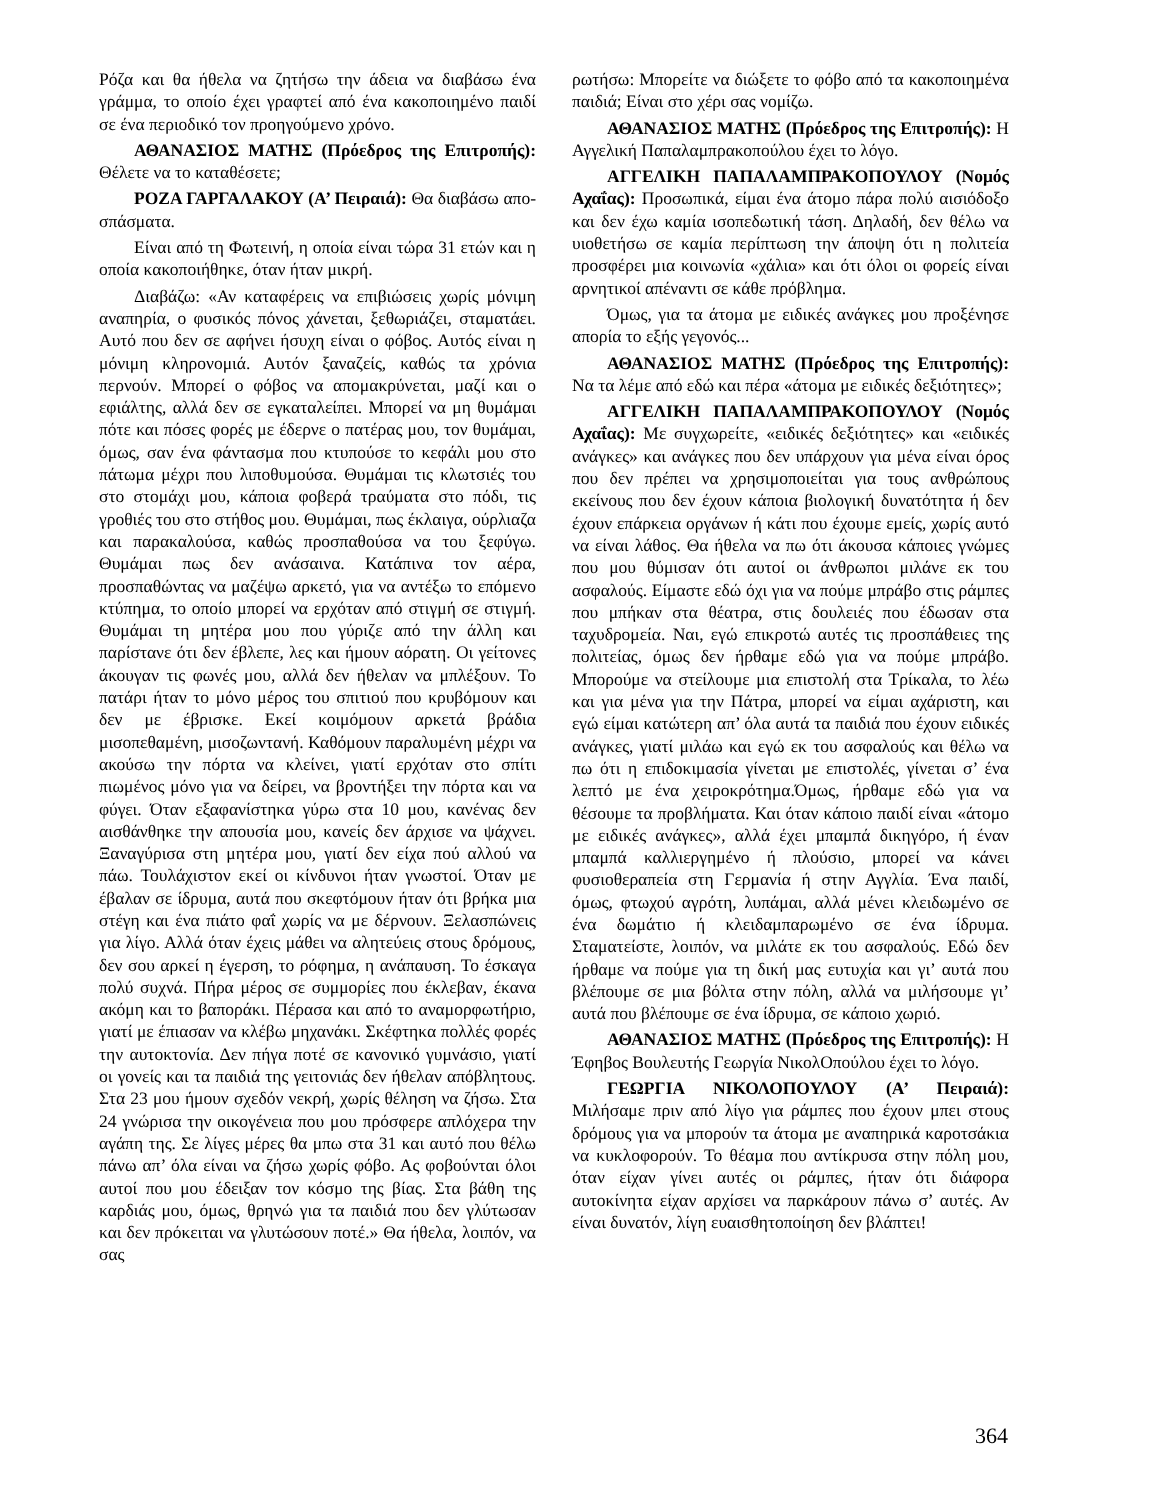Ρόζα και θα ήθελα να ζητήσω την άδεια να διαβάσω ένα γράμμα, το οποίο έχει γραφτεί από ένα κακοποιημένο παιδί σε ένα περιοδικό τον προηγούμενο χρόνο.
ΑΘΑΝΑΣΙΟΣ ΜΑΤΗΣ (Πρόεδρος της Επιτροπής): Θέλετε να το καταθέσετε;
ΡΟΖΑ ΓΑΡΓΑΛΑΚΟΥ (Α’ Πειραιά): Θα διαβάσω απο- σπάσματα.
Είναι από τη Φωτεινή, η οποία είναι τώρα 31 ετών και η οποία κακοποιήθηκε, όταν ήταν μικρή.
Διαβάζω: «Αν καταφέρεις να επιβιώσεις χωρίς μόνιμη αναπηρία, ο φυσικός πόνος χάνεται, ξεθωριάζει, σταματάει. Αυτό που δεν σε αφήνει ήσυχη είναι ο φόβος. Αυτός είναι η μόνιμη κληρονομιά. Αυτόν ξαναζείς, καθώς τα χρόνια περνούν. Μπορεί ο φόβος να απομακρύνεται, μαζί και ο εφιάλτης, αλλά δεν σε εγκαταλείπει. Μπορεί να μη θυμάμαι πότε και πόσες φορές με έδερνε ο πατέρας μου, τον θυμάμαι, όμως, σαν ένα φάντασμα που κτυπούσε το κεφάλι μου στο πάτωμα μέχρι που λιποθυμούσα. Θυμάμαι τις κλωτσιές του στο στομάχι μου, κάποια φοβερά τραύματα στο πόδι, τις γροθιές του στο στήθος μου. Θυμάμαι, πως έκλαιγα, ούρλιαζα και παρακαλούσα, καθώς προσπαθούσα να του ξεφύγω. Θυμάμαι πως δεν ανάσαινα. Κατάπινα τον αέρα, προσπαθώντας να μαζέψω αρκετό, για να αντέξω το επόμενο κτύπημα, το οποίο μπορεί να ερχόταν από στιγμή σε στιγμή. Θυμάμαι τη μητέρα μου που γύριζε από την άλλη και παρίστανε ότι δεν έβλεπε, λες και ήμουν αόρατη. Οι γείτονες άκουγαν τις φωνές μου, αλλά δεν ήθελαν να μπλέξουν. Το πατάρι ήταν το μόνο μέρος του σπιτιού που κρυβόμουν και δεν με έβρισκε. Εκεί κοιμόμουν αρκετά βράδια μισοπεθαμένη, μισοζωντανή. Καθόμουν παραλυμένη μέχρι να ακούσω την πόρτα να κλείνει, γιατί ερχόταν στο σπίτι πιωμένος μόνο για να δείρει, να βροντήξει την πόρτα και να φύγει. Όταν εξαφανίστηκα γύρω στα 10 μου, κανένας δεν αισθάνθηκε την απουσία μου, κανείς δεν άρχισε να ψάχνει. Ξαναγύρισα στη μητέρα μου, γιατί δεν είχα πού αλλού να πάω. Τουλάχιστον εκεί οι κίνδυνοι ήταν γνωστοί. Όταν με έβαλαν σε ίδρυμα, αυτά που σκεφτόμουν ήταν ότι βρήκα μια στέγη και ένα πιάτο φαΐ χωρίς να με δέρνουν. Ξελασπώνεις για λίγο. Αλλά όταν έχεις μάθει να αλητεύεις στους δρόμους, δεν σου αρκεί η έγερση, το ρόφημα, η ανάπαυση. Το έσκαγα πολύ συχνά. Πήρα μέρος σε συμμορίες που έκλεβαν, έκανα ακόμη και το βαποράκι. Πέρασα και από το αναμορφωτήριο, γιατί με έπιασαν να κλέβω μηχανάκι. Σκέφτηκα πολλές φορές την αυτοκτονία. Δεν πήγα ποτέ σε κανονικό γυμνάσιο, γιατί οι γονείς και τα παιδιά της γειτονιάς δεν ήθελαν απόβλητους. Στα 23 μου ήμουν σχεδόν νεκρή, χωρίς θέληση να ζήσω. Στα 24 γνώρισα την οικογένεια που μου πρόσφερε απλόχερα την αγάπη της. Σε λίγες μέρες θα μπω στα 31 και αυτό που θέλω πάνω απ’ όλα είναι να ζήσω χωρίς φόβο. Ας φοβούνται όλοι αυτοί που μου έδειξαν τον κόσμο της βίας. Στα βάθη της καρδιάς μου, όμως, θρηνώ για τα παιδιά που δεν γλύτωσαν και δεν πρόκειται να γλυτώσουν ποτέ.» Θα ήθελα, λοιπόν, να σας
ρωτήσω: Μπορείτε να διώξετε το φόβο από τα κακοποιημένα παιδιά; Είναι στο χέρι σας νομίζω.
ΑΘΑΝΑΣΙΟΣ ΜΑΤΗΣ (Πρόεδρος της Επιτροπής): Η Αγγελική Παπαλαμπρακοπούλου έχει το λόγο.
ΑΓΓΕΛΙΚΗ ΠΑΠΑΛΑΜΠΡΑΚΟΠΟΥΛΟΥ (Νομός Αχαΐας): Προσωπικά, είμαι ένα άτομο πάρα πολύ αισιόδοξο και δεν έχω καμία ισοπεδωτική τάση. Δηλαδή, δεν θέλω να υιοθετήσω σε καμία περίπτωση την άποψη ότι η πολιτεία προσφέρει μια κοινωνία «χάλια» και ότι όλοι οι φορείς είναι αρνητικοί απέναντι σε κάθε πρόβλημα.
Όμως, για τα άτομα με ειδικές ανάγκες μου προξένησε απορία το εξής γεγονός...
ΑΘΑΝΑΣΙΟΣ ΜΑΤΗΣ (Πρόεδρος της Επιτροπής): Να τα λέμε από εδώ και πέρα «άτομα με ειδικές δεξιότητες»;
ΑΓΓΕΛΙΚΗ ΠΑΠΑΛΑΜΠΡΑΚΟΠΟΥΛΟΥ (Νομός Αχαΐας): Με συγχωρείτε, «ειδικές δεξιότητες» και «ειδικές ανάγκες» και ανάγκες που δεν υπάρχουν για μένα είναι όρος που δεν πρέπει να χρησιμοποιείται για τους ανθρώπους εκείνους που δεν έχουν κάποια βιολογική δυνατότητα ή δεν έχουν επάρκεια οργάνων ή κάτι που έχουμε εμείς, χωρίς αυτό να είναι λάθος. Θα ήθελα να πω ότι άκουσα κάποιες γνώμες που μου θύμισαν ότι αυτοί οι άνθρωποι μιλάνε εκ του ασφαλούς. Είμαστε εδώ όχι για να πούμε μπράβο στις ράμπες που μπήκαν στα θέατρα, στις δουλειές που έδωσαν στα ταχυδρομεία. Ναι, εγώ επικροτώ αυτές τις προσπάθειες της πολιτείας, όμως δεν ήρθαμε εδώ για να πούμε μπράβο. Μπορούμε να στείλουμε μια επιστολή στα Τρίκαλα, το λέω και για μένα για την Πάτρα, μπορεί να είμαι αχάριστη, και εγώ είμαι κατώτερη απ’ όλα αυτά τα παιδιά που έχουν ειδικές ανάγκες, γιατί μιλάω και εγώ εκ του ασφαλούς και θέλω να πω ότι η επιδοκιμασία γίνεται με επιστολές, γίνεται σ’ ένα λεπτό με ένα χειροκρότημα.Όμως, ήρθαμε εδώ για να θέσουμε τα προβλήματα. Και όταν κάποιο παιδί είναι «άτομο με ειδικές ανάγκες», αλλά έχει μπαμπά δικηγόρο, ή έναν μπαμπά καλλιεργημένο ή πλούσιο, μπορεί να κάνει φυσιοθεραπεία στη Γερμανία ή στην Αγγλία. Ένα παιδί, όμως, φτωχού αγρότη, λυπάμαι, αλλά μένει κλειδωμένο σε ένα δωμάτιο ή κλειδαμπαρωμένο σε ένα ίδρυμα. Σταματείστε, λοιπόν, να μιλάτε εκ του ασφαλούς. Εδώ δεν ήρθαμε να πούμε για τη δική μας ευτυχία και γι’ αυτά που βλέπουμε σε μια βόλτα στην πόλη, αλλά να μιλήσουμε γι’ αυτά που βλέπουμε σε ένα ίδρυμα, σε κάποιο χωριό.
ΑΘΑΝΑΣΙΟΣ ΜΑΤΗΣ (Πρόεδρος της Επιτροπής): Η Έφηβος Βουλευτής Γεωργία ΝικολΟπούλου έχει το λόγο.
ΓΕΩΡΓΙΑ ΝΙΚΟΛΟΠΟΥΛΟΥ (Α’ Πειραιά): Μιλήσαμε πριν από λίγο για ράμπες που έχουν μπει στους δρόμους για να μπορούν τα άτομα με αναπηρικά καροτσάκια να κυκλοφορούν. Το θέαμα που αντίκρυσα στην πόλη μου, όταν είχαν γίνει αυτές οι ράμπες, ήταν ότι διάφορα αυτοκίνητα είχαν αρχίσει να παρκάρουν πάνω σ’ αυτές. Αν είναι δυνατόν, λίγη ευαισθητοποίηση δεν βλάπτει!
364